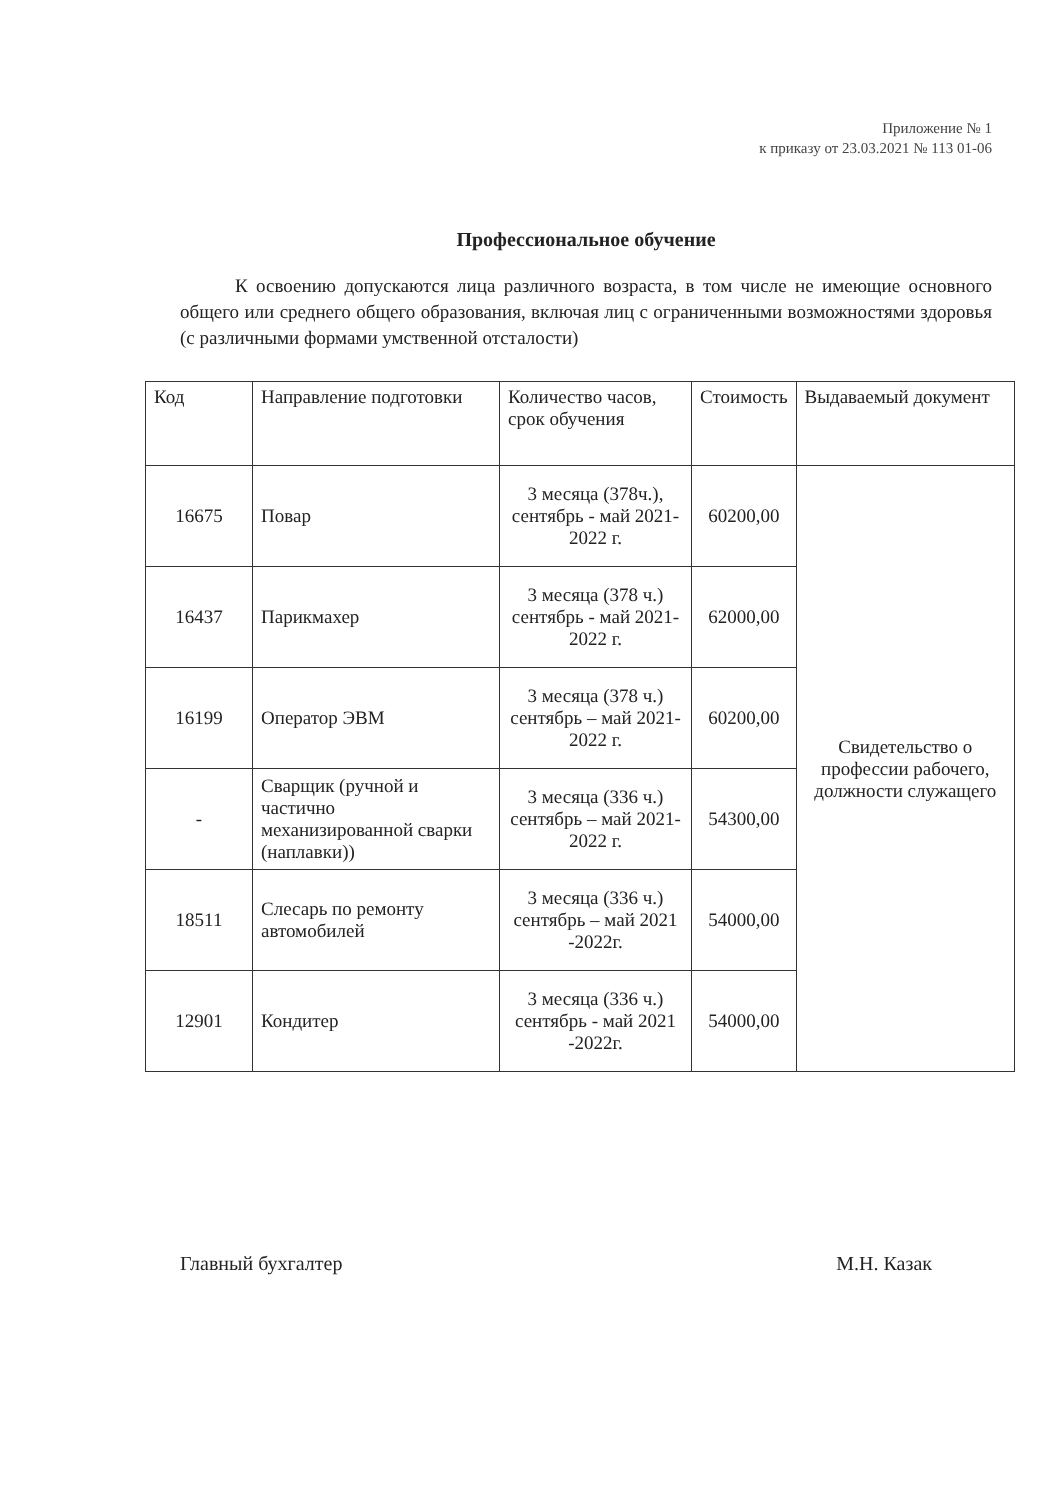Приложение № 1
к приказу от 23.03.2021 № 113 01-06
Профессиональное обучение
К освоению допускаются лица различного возраста, в том числе не имеющие основного общего или среднего общего образования, включая лиц с ограниченными возможностями здоровья (с различными формами умственной отсталости)
| Код | Направление подготовки | Количество часов, срок обучения | Стоимость | Выдаваемый документ |
| --- | --- | --- | --- | --- |
| 16675 | Повар | 3 месяца (378ч.), сентябрь - май 2021-2022 г. | 60200,00 | Свидетельство о профессии рабочего, должности служащего |
| 16437 | Парикмахер | 3 месяца (378 ч.) сентябрь - май 2021-2022 г. | 62000,00 | |
| 16199 | Оператор ЭВМ | 3 месяца (378 ч.) сентябрь – май 2021-2022 г. | 60200,00 | |
| - | Сварщик (ручной и частично механизированной сварки (наплавки)) | 3 месяца (336 ч.) сентябрь – май 2021-2022 г. | 54300,00 | |
| 18511 | Слесарь по ремонту автомобилей | 3 месяца (336 ч.) сентябрь – май 2021 -2022г. | 54000,00 | |
| 12901 | Кондитер | 3 месяца (336 ч.) сентябрь - май 2021 -2022г. | 54000,00 | |
Главный бухгалтер М.Н. Казак